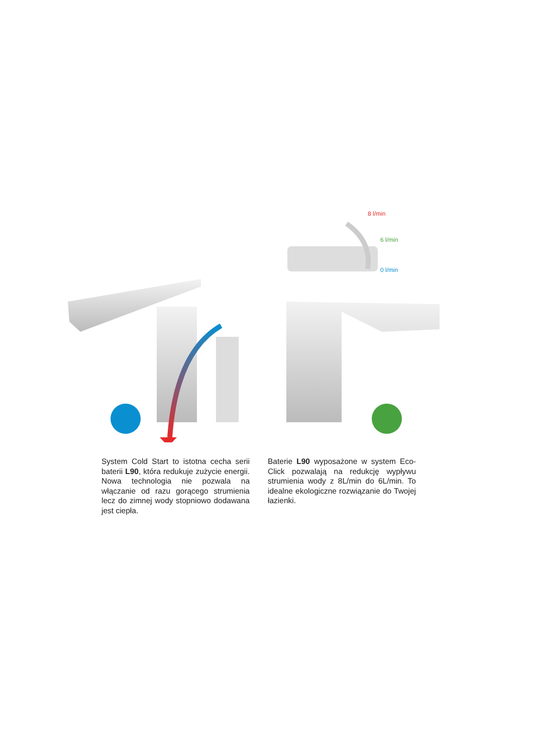8 l/min
6 l/min
0 l/min
System Cold Start to istotna cecha serii baterii L90, która redukuje zużycie energii. Nowa technologia nie pozwala na włączanie od razu gorącego strumienia lecz do zimnej wody stopniowo dodawana jest ciepła.
Baterie L90 wyposażone w system Eco-Click pozwalają na redukcję wypływu strumienia wody z 8L/min do 6L/min. To idealne ekologiczne rozwiązanie do Twojej łazienki.